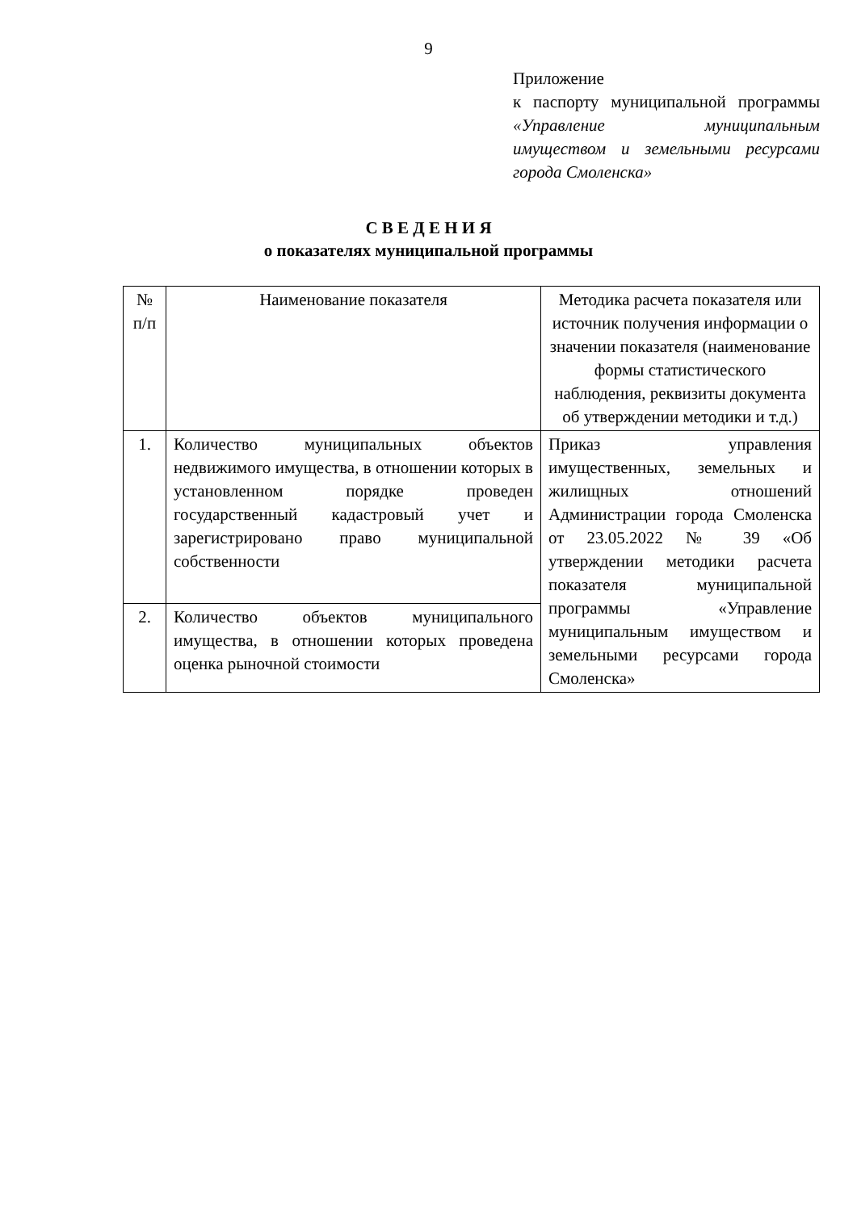9
Приложение
к паспорту муниципальной программы «Управление муниципальным имуществом и земельными ресурсами города Смоленска»
С В Е Д Е Н И Я
о показателях муниципальной программы
| № п/п | Наименование показателя | Методика расчета показателя или источник получения информации о значении показателя (наименование формы статистического наблюдения, реквизиты документа об утверждении методики и т.д.) |
| 1. | Количество муниципальных объектов недвижимого имущества, в отношении которых в установленном порядке проведен государственный кадастровый учет и зарегистрировано право муниципальной собственности | Приказ управления имущественных, земельных и жилищных отношений Администрации города Смоленска от 23.05.2022 № 39 «Об утверждении методики расчета показателя муниципальной программы «Управление муниципальным имуществом и земельными ресурсами города Смоленска» |
| 2. | Количество объектов муниципального имущества, в отношении которых проведена оценка рыночной стоимости | |